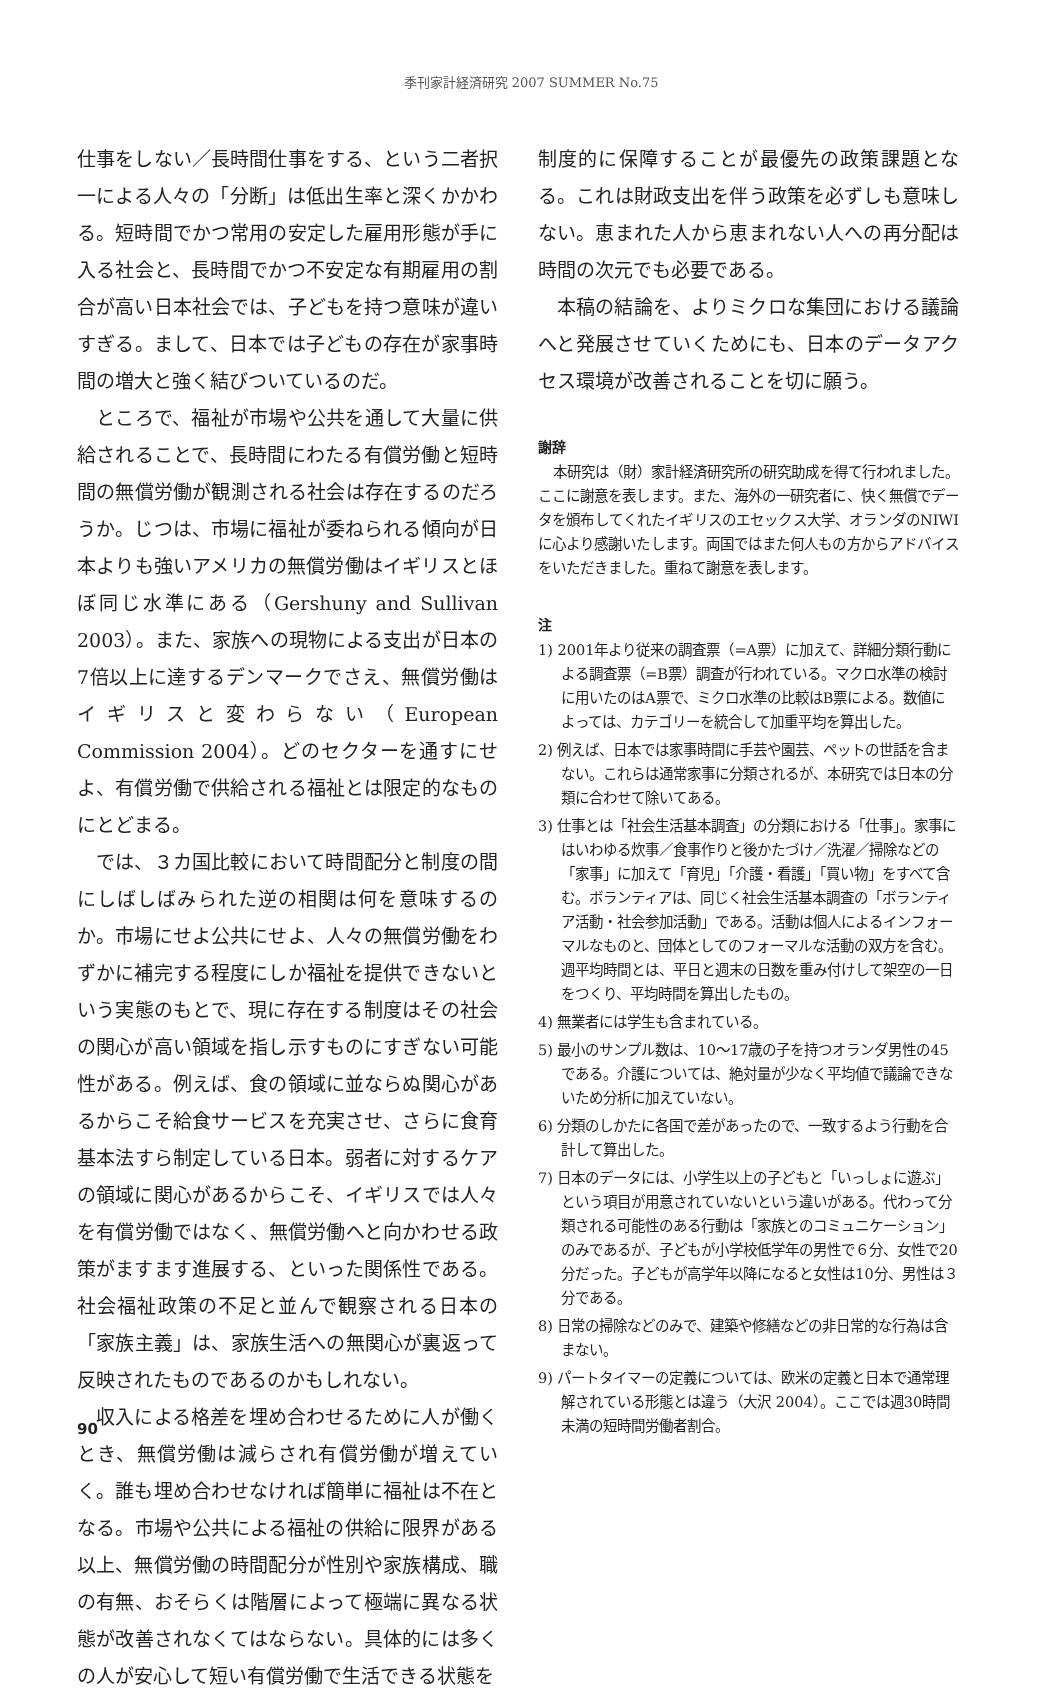季刊家計経済研究 2007 SUMMER No.75
仕事をしない／長時間仕事をする、という二者択一による人々の「分断」は低出生率と深くかかわる。短時間でかつ常用の安定した雇用形態が手に入る社会と、長時間でかつ不安定な有期雇用の割合が高い日本社会では、子どもを持つ意味が違いすぎる。まして、日本では子どもの存在が家事時間の増大と強く結びついているのだ。
ところで、福祉が市場や公共を通して大量に供給されることで、長時間にわたる有償労働と短時間の無償労働が観測される社会は存在するのだろうか。じつは、市場に福祉が委ねられる傾向が日本よりも強いアメリカの無償労働はイギリスとほぼ同じ水準にある（Gershuny and Sullivan 2003）。また、家族への現物による支出が日本の7倍以上に達するデンマークでさえ、無償労働はイギリスと変わらない（European Commission 2004）。どのセクターを通すにせよ、有償労働で供給される福祉とは限定的なものにとどまる。
では、３カ国比較において時間配分と制度の間にしばしばみられた逆の相関は何を意味するのか。市場にせよ公共にせよ、人々の無償労働をわずかに補完する程度にしか福祉を提供できないという実態のもとで、現に存在する制度はその社会の関心が高い領域を指し示すものにすぎない可能性がある。例えば、食の領域に並ならぬ関心があるからこそ給食サービスを充実させ、さらに食育基本法すら制定している日本。弱者に対するケアの領域に関心があるからこそ、イギリスでは人々を有償労働ではなく、無償労働へと向かわせる政策がますます進展する、といった関係性である。社会福祉政策の不足と並んで観察される日本の「家族主義」は、家族生活への無関心が裏返って反映されたものであるのかもしれない。
収入による格差を埋め合わせるために人が働くとき、無償労働は減らされ有償労働が増えていく。誰も埋め合わせなければ簡単に福祉は不在となる。市場や公共による福祉の供給に限界がある以上、無償労働の時間配分が性別や家族構成、職の有無、おそらくは階層によって極端に異なる状態が改善されなくてはならない。具体的には多くの人が安心して短い有償労働で生活できる状態を
制度的に保障することが最優先の政策課題となる。これは財政支出を伴う政策を必ずしも意味しない。恵まれた人から恵まれない人への再分配は時間の次元でも必要である。
本稿の結論を、よりミクロな集団における議論へと発展させていくためにも、日本のデータアクセス環境が改善されることを切に願う。
謝辞
本研究は（財）家計経済研究所の研究助成を得て行われました。ここに謝意を表します。また、海外の一研究者に、快く無償でデータを頒布してくれたイギリスのエセックス大学、オランダのNIWIに心より感謝いたします。両国ではまた何人もの方からアドバイスをいただきました。重ねて謝意を表します。
注
1) 2001年より従来の調査票（=A票）に加えて、詳細分類行動による調査票（=B票）調査が行われている。マクロ水準の検討に用いたのはA票で、ミクロ水準の比較はB票による。数値によっては、カテゴリーを統合して加重平均を算出した。
2) 例えば、日本では家事時間に手芸や園芸、ペットの世話を含まない。これらは通常家事に分類されるが、本研究では日本の分類に合わせて除いてある。
3) 仕事とは「社会生活基本調査」の分類における「仕事」。家事にはいわゆる炊事／食事作りと後かたづけ／洗濯／掃除などの「家事」に加えて「育児」「介護・看護」「買い物」をすべて含む。ボランティアは、同じく社会生活基本調査の「ボランティア活動・社会参加活動」である。活動は個人によるインフォーマルなものと、団体としてのフォーマルな活動の双方を含む。週平均時間とは、平日と週末の日数を重み付けして架空の一日をつくり、平均時間を算出したもの。
4) 無業者には学生も含まれている。
5) 最小のサンプル数は、10〜17歳の子を持つオランダ男性の45である。介護については、絶対量が少なく平均値で議論できないため分析に加えていない。
6) 分類のしかたに各国で差があったので、一致するよう行動を合計して算出した。
7) 日本のデータには、小学生以上の子どもと「いっしょに遊ぶ」という項目が用意されていないという違いがある。代わって分類される可能性のある行動は「家族とのコミュニケーション」のみであるが、子どもが小学校低学年の男性で６分、女性で20分だった。子どもが高学年以降になると女性は10分、男性は３分である。
8) 日常の掃除などのみで、建築や修繕などの非日常的な行為は含まない。
9) パートタイマーの定義については、欧米の定義と日本で通常理解されている形態とは違う（大沢 2004）。ここでは週30時間未満の短時間労働者割合。
90